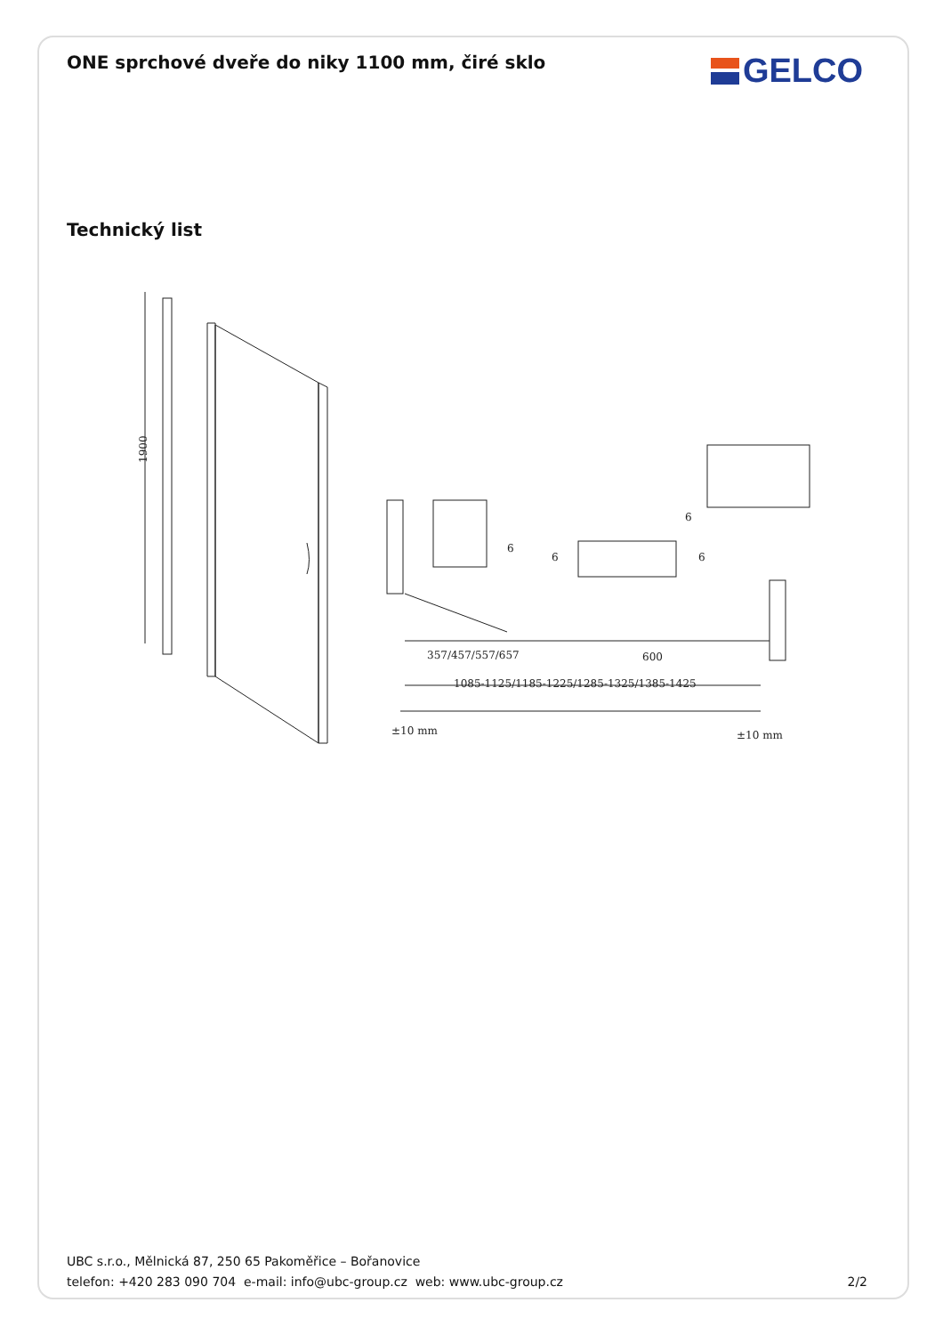ONE sprchové dveře do niky 1100 mm, čiré sklo
GELCO
Technický list
1900
357/457/557/657
600
1085-1125/1185-1225/1285-1325/1385-1425
±10 mm
±10 mm
6
6
6
6
UBC s.r.o., Mělnická 87, 250 65 Pakoměřice – Bořanovice
telefon: +420 283 090 704 e-mail: info@ubc-group.cz web: www.ubc-group.cz 2/2